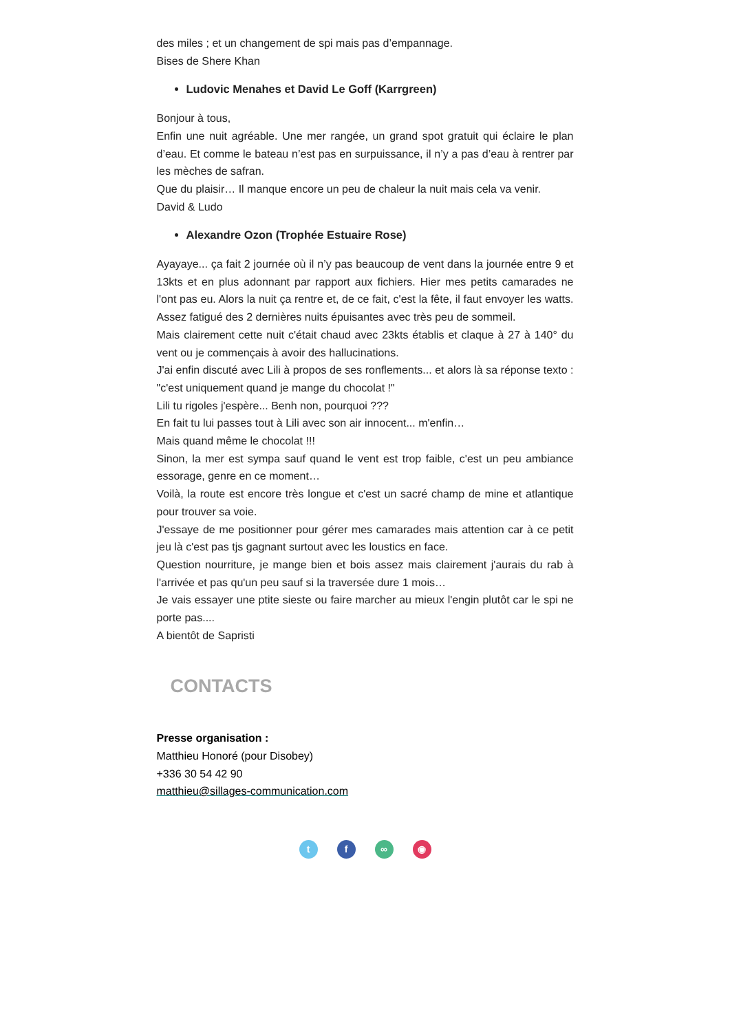des miles ; et un changement de spi mais pas d’empannage.
Bises de Shere Khan
Ludovic Menahes et David Le Goff (Karrgreen)
Bonjour à tous,
Enfin une nuit agréable. Une mer rangée, un grand spot gratuit qui éclaire le plan d’eau. Et comme le bateau n’est pas en surpuissance, il n’y a pas d’eau à rentrer par les mèches de safran.
Que du plaisir… Il manque encore un peu de chaleur la nuit mais cela va venir.
David & Ludo
Alexandre Ozon (Trophée Estuaire Rose)
Ayayaye... ça fait 2 journée où il n’y pas beaucoup de vent dans la journée entre 9 et 13kts et en plus adonnant par rapport aux fichiers. Hier mes petits camarades ne l'ont pas eu. Alors la nuit ça rentre et, de ce fait, c'est la fête, il faut envoyer les watts. Assez fatigué des 2 dernières nuits épuisantes avec très peu de sommeil.
Mais clairement cette nuit c'était chaud avec 23kts établis et claque à 27 à 140° du vent ou je commençais à avoir des hallucinations.
J'ai enfin discuté avec Lili à propos de ses ronflements... et alors là sa réponse texto : "c'est uniquement quand je mange du chocolat !"
Lili tu rigoles j'espère... Benh non, pourquoi ???
En fait tu lui passes tout à Lili avec son air innocent... m'enfin…
Mais quand même le chocolat !!!
Sinon, la mer est sympa sauf quand le vent est trop faible, c'est un peu ambiance essorage, genre en ce moment…
Voilà, la route est encore très longue et c'est un sacré champ de mine et atlantique pour trouver sa voie.
J'essaye de me positionner pour gérer mes camarades mais attention car à ce petit jeu là c'est pas tjs gagnant surtout avec les loustics en face.
Question nourriture, je mange bien et bois assez mais clairement j'aurais du rab à l'arrivée et pas qu'un peu sauf si la traversée dure 1 mois…
Je vais essayer une ptite sieste ou faire marcher au mieux l'engin plutôt car le spi ne porte pas....
A bientôt de Sapristi
CONTACTS
Presse organisation :
Matthieu Honoré (pour Disobey)
+336 30 54 42 90
matthieu@sillages-communication.com
tf ∞ ◉